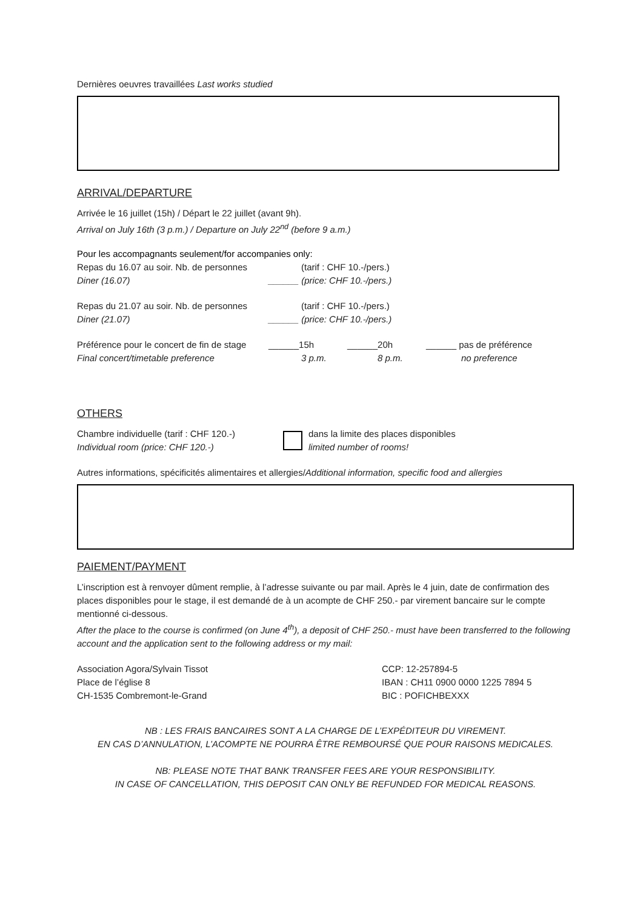Dernières oeuvres travaillées Last works studied
ARRIVAL/DEPARTURE
Arrivée le 16 juillet (15h) / Départ le 22 juillet (avant 9h).
Arrival on July 16th (3 p.m.) / Departure on July 22<sup>nd</sup> (before 9 a.m.)
Pour les accompagnants seulement/for accompanies only:
Repas du 16.07 au soir. Nb. de personnes (tarif : CHF 10.-/pers.)
Diner (16.07) ______ (price: CHF 10.-/pers.)
Repas du 21.07 au soir. Nb. de personnes (tarif : CHF 10.-/pers.)
Diner (21.07) ______ (price: CHF 10.-/pers.)
Préférence pour le concert de fin de stage ______15h ______20h ______ pas de préférence
Final concert/timetable preference 3 p.m. 8 p.m. no preference
OTHERS
Chambre individuelle (tarif : CHF 120.-)
Individual room (price: CHF 120.-)
dans la limite des places disponibles
limited number of rooms!
Autres informations, spécificités alimentaires et allergies/Additional information, specific food and allergies
PAIEMENT/PAYMENT
L’inscription est à renvoyer dûment remplie, à l’adresse suivante ou par mail. Après le 4 juin, date de confirmation des places disponibles pour le stage, il est demandé de à un acompte de CHF 250.- par virement bancaire sur le compte mentionné ci-dessous.
After the place to the course is confirmed (on June 4<sup>th</sup>), a deposit of CHF 250.- must have been transferred to the following account and the application sent to the following address or my mail:
Association Agora/Sylvain Tissot
Place de l’église 8
CH-1535 Combremont-le-Grand
CCP: 12-257894-5
IBAN : CH11 0900 0000 1225 7894 5
BIC : POFICHBEXXX
NB : LES FRAIS BANCAIRES SONT A LA CHARGE DE L’EXPÉDITEUR DU VIREMENT.
EN CAS D’ANNULATION, L’ACOMPTE NE POURRA ÊTRE REMBOURSÉ QUE POUR RAISONS MEDICALES.
NB: PLEASE NOTE THAT BANK TRANSFER FEES ARE YOUR RESPONSIBILITY.
IN CASE OF CANCELLATION, THIS DEPOSIT CAN ONLY BE REFUNDED FOR MEDICAL REASONS.